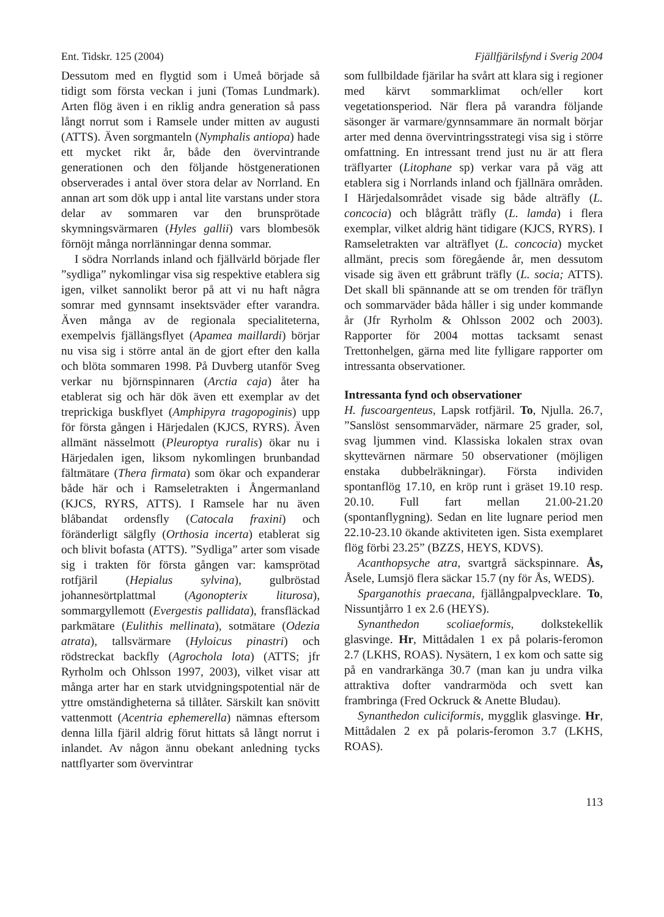Ent. Tidskr. 125 (2004) Fjällfjärilsfynd i Sverig 2004
Dessutom med en flygtid som i Umeå började så tidigt som första veckan i juni (Tomas Lundmark). Arten flög även i en riklig andra generation så pass långt norrut som i Ramsele under mitten av augusti (ATTS). Även sorgmanteln (Nymphalis antiopa) hade ett mycket rikt år, både den övervintrande generationen och den följande höstgenerationen observerades i antal över stora delar av Norrland. En annan art som dök upp i antal lite varstans under stora delar av sommaren var den brunsprötade skymningsvärmaren (Hyles gallii) vars blombesök förnöjt många norrlänningar denna sommar.
I södra Norrlands inland och fjällvärld började fler ”sydliga” nykomlingar visa sig respektive etablera sig igen, vilket sannolikt beror på att vi nu haft några somrar med gynnsamt insektsväder efter varandra. Även många av de regionala specialiteterna, exempelvis fjällängsflyet (Apamea maillardi) börjar nu visa sig i större antal än de gjort efter den kalla och blöta sommaren 1998. På Duvberg utanför Sveg verkar nu björnspinnaren (Arctia caja) åter ha etablerat sig och här dök även ett exemplar av det treprickiga buskflyet (Amphipyra tragopoginis) upp för första gången i Härjedalen (KJCS, RYRS). Även allmänt nässelmott (Pleuroptya ruralis) ökar nu i Härjedalen igen, liksom nykomlingen brunbandad fältmätare (Thera firmata) som ökar och expanderar både här och i Ramseletrakten i Ångermanland (KJCS, RYRS, ATTS). I Ramsele har nu även blåbandat ordensfly (Catocala fraxini) och föränderligt sälgfly (Orthosia incerta) etablerat sig och blivit bofasta (ATTS). ”Sydliga” arter som visade sig i trakten för första gången var: kamsprötad rotfjäril (Hepialus sylvina), gulbröstad johannesörtplattmal (Agonopterix liturosa), sommargyllemott (Evergestis pallidata), fransfläckad parkmätare (Eulithis mellinata), sotmätare (Odezia atrata), tallsvärmare (Hyloicus pinastri) och rödstreckat backfly (Agrochola lota) (ATTS; jfr Ryrholm och Ohlsson 1997, 2003), vilket visar att många arter har en stark utvidgningspotential när de yttre omständigheterna så tillåter. Särskilt kan snövitt vattenmott (Acentria ephemerella) nämnas eftersom denna lilla fjäril aldrig förut hittats så långt norrut i inlandet. Av någon ännu obekant anledning tycks nattflyarter som övervintrar
som fullbildade fjärilar ha svårt att klara sig i regioner med kärvt sommarklimat och/eller kort vegetationsperiod. När flera på varandra följande säsonger är varmare/gynnsammare än normalt börjar arter med denna övervintringsstrategi visa sig i större omfattning. En intressant trend just nu är att flera träflyarter (Litophane sp) verkar vara på väg att etablera sig i Norrlands inland och fjällnära områden. I Härjedalsområdet visade sig både alträfly (L. concocia) och blågrått träfly (L. lamda) i flera exemplar, vilket aldrig hänt tidigare (KJCS, RYRS). I Ramseletrakten var alträflyet (L. concocia) mycket allmänt, precis som föregående år, men dessutom visade sig även ett gråbrunt träfly (L. socia; ATTS). Det skall bli spännande att se om trenden för träflyn och sommarväder båda håller i sig under kommande år (Jfr Ryrholm & Ohlsson 2002 och 2003). Rapporter för 2004 mottas tacksamt senast Trettonhelgen, gärna med lite fylligare rapporter om intressanta observationer.
Intressanta fynd och observationer
H. fuscoargenteus, Lapsk rotfjäril. To, Njulla. 26.7, ”Sanslöst sensommarväder, närmare 25 grader, sol, svag ljummen vind. Klassiska lokalen strax ovan skyttevärnen närmare 50 observationer (möjligen enstaka dubbelräkningar). Första individen spontanflög 17.10, en kröp runt i gräset 19.10 resp. 20.10. Full fart mellan 21.00-21.20 (spontanflygning). Sedan en lite lugnare period men 22.10-23.10 ökande aktiviteten igen. Sista exemplaret flög förbi 23.25” (BZZS, HEYS, KDVS).
Acanthopsyche atra, svartgrå säckspinnare. Ås, Åsele, Lumsjö flera säckar 15.7 (ny för Ås, WEDS).
Sparganothis praecana, fjällångpalpvecklare. To, Nissuntjårro 1 ex 2.6 (HEYS).
Synanthedon scoliaeformis, dolkstekellik glasvinge. Hr, Mittådalen 1 ex på polaris-feromon 2.7 (LKHS, ROAS). Nysätern, 1 ex kom och satte sig på en vandrarkänga 30.7 (man kan ju undra vilka attraktiva dofter vandrarmöda och svett kan frambringa (Fred Ockruck & Anette Bludau).
Synanthedon culiciformis, mygglik glasvinge. Hr, Mittådalen 2 ex på polaris-feromon 3.7 (LKHS, ROAS).
113